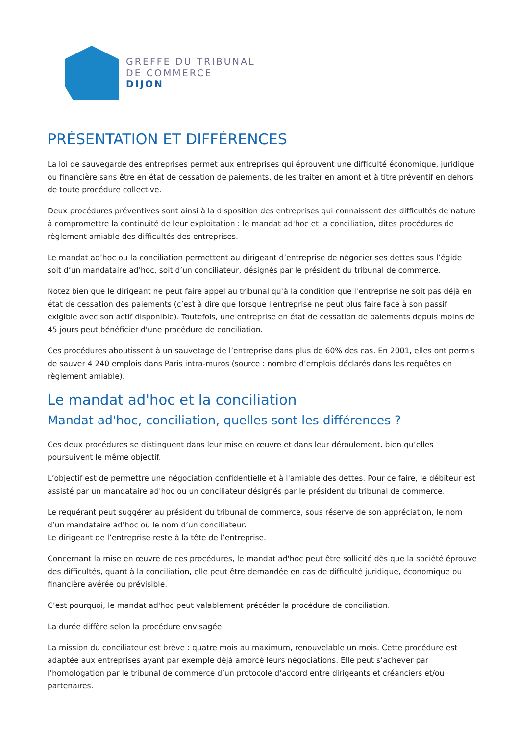GREFFE DU TRIBUNAL
DE COMMERCE
DIJON
PRÉSENTATION ET DIFFÉRENCES
La loi de sauvegarde des entreprises permet aux entreprises qui éprouvent une difficulté économique, juridique ou financière sans être en état de cessation de paiements, de les traiter en amont et à titre préventif en dehors de toute procédure collective.
Deux procédures préventives sont ainsi à la disposition des entreprises qui connaissent des difficultés de nature à compromettre la continuité de leur exploitation : le mandat ad'hoc et la conciliation, dites procédures de règlement amiable des difficultés des entreprises.
Le mandat ad’hoc ou la conciliation permettent au dirigeant d’entreprise de négocier ses dettes sous l’égide soit d’un mandataire ad'hoc, soit d’un conciliateur, désignés par le président du tribunal de commerce.
Notez bien que le dirigeant ne peut faire appel au tribunal qu’à la condition que l’entreprise ne soit pas déjà en état de cessation des paiements (c’est à dire que lorsque l'entreprise ne peut plus faire face à son passif exigible avec son actif disponible). Toutefois, une entreprise en état de cessation de paiements depuis moins de 45 jours peut bénéficier d'une procédure de conciliation.
Ces procédures aboutissent à un sauvetage de l’entreprise dans plus de 60% des cas. En 2001, elles ont permis de sauver 4 240 emplois dans Paris intra-muros (source : nombre d’emplois déclarés dans les requêtes en règlement amiable).
Le mandat ad'hoc et la conciliation
Mandat ad'hoc, conciliation, quelles sont les différences ?
Ces deux procédures se distinguent dans leur mise en œuvre et dans leur déroulement, bien qu’elles poursuivent le même objectif.
L’objectif est de permettre une négociation confidentielle et à l'amiable des dettes. Pour ce faire, le débiteur est assisté par un mandataire ad'hoc ou un conciliateur désignés par le président du tribunal de commerce.
Le requérant peut suggérer au président du tribunal de commerce, sous réserve de son appréciation, le nom d’un mandataire ad'hoc ou le nom d’un conciliateur.
Le dirigeant de l’entreprise reste à la tête de l’entreprise.
Concernant la mise en œuvre de ces procédures, le mandat ad'hoc peut être sollicité dès que la société éprouve des difficultés, quant à la conciliation, elle peut être demandée en cas de difficulté juridique, économique ou financière avérée ou prévisible.
C’est pourquoi, le mandat ad'hoc peut valablement précéder la procédure de conciliation.
La durée diffère selon la procédure envisagée.
La mission du conciliateur est brève : quatre mois au maximum, renouvelable un mois. Cette procédure est adaptée aux entreprises ayant par exemple déjà amorcé leurs négociations. Elle peut s’achever par l’homologation par le tribunal de commerce d’un protocole d’accord entre dirigeants et créanciers et/ou partenaires.